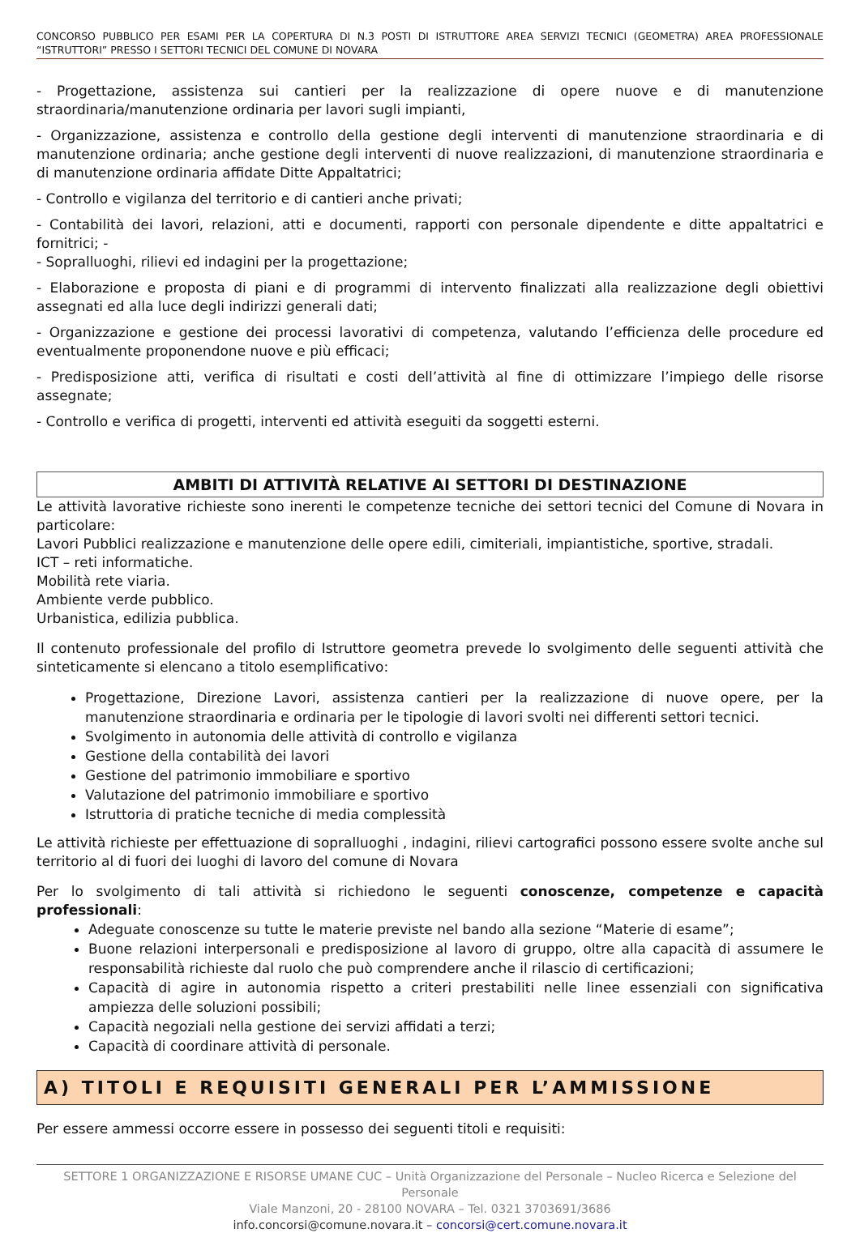CONCORSO PUBBLICO PER ESAMI PER LA COPERTURA DI N.3 POSTI DI ISTRUTTORE AREA SERVIZI TECNICI (GEOMETRA) AREA PROFESSIONALE “ISTRUTTORI” PRESSO I SETTORI TECNICI DEL COMUNE DI NOVARA
- Progettazione, assistenza sui cantieri per la realizzazione di opere nuove e di manutenzione straordinaria/manutenzione ordinaria per lavori sugli impianti,
- Organizzazione, assistenza e controllo della gestione degli interventi di manutenzione straordinaria e di manutenzione ordinaria; anche gestione degli interventi di nuove realizzazioni, di manutenzione straordinaria e di manutenzione ordinaria affidate Ditte Appaltatrici;
- Controllo e vigilanza del territorio e di cantieri anche privati;
- Contabilità dei lavori, relazioni, atti e documenti, rapporti con personale dipendente e ditte appaltatrici e fornitrici; -
- Sopralluoghi, rilievi ed indagini per la progettazione;
- Elaborazione e proposta di piani e di programmi di intervento finalizzati alla realizzazione degli obiettivi assegnati ed alla luce degli indirizzi generali dati;
- Organizzazione e gestione dei processi lavorativi di competenza, valutando l’efficienza delle procedure ed eventualmente proponendone nuove e più efficaci;
- Predisposizione atti, verifica di risultati e costi dell’attività al fine di ottimizzare l’impiego delle risorse assegnate;
- Controllo e verifica di progetti, interventi ed attività eseguiti da soggetti esterni.
AMBITI DI ATTIVITÀ RELATIVE AI SETTORI DI DESTINAZIONE
Le attività lavorative richieste sono inerenti le competenze tecniche dei settori tecnici del Comune di Novara in particolare:
Lavori Pubblici realizzazione e manutenzione delle opere edili, cimiteriali, impiantistiche, sportive, stradali.
ICT – reti informatiche.
Mobilità rete viaria.
Ambiente verde pubblico.
Urbanistica, edilizia pubblica.
Il contenuto professionale del profilo di Istruttore geometra prevede lo svolgimento delle seguenti attività che sinteticamente si elencano a titolo esemplificativo:
Progettazione, Direzione Lavori, assistenza cantieri per la realizzazione di nuove opere, per la manutenzione straordinaria e ordinaria per le tipologie di lavori svolti nei differenti settori tecnici.
Svolgimento in autonomia delle attività di controllo e vigilanza
Gestione della contabilità dei lavori
Gestione del patrimonio immobiliare e sportivo
Valutazione del patrimonio immobiliare e sportivo
Istruttoria di pratiche tecniche di media complessità
Le attività richieste per effettuazione di sopralluoghi , indagini, rilievi cartografici possono essere svolte anche sul territorio al di fuori dei luoghi di lavoro del comune di Novara
Per lo svolgimento di tali attività si richiedono le seguenti conoscenze, competenze e capacità professionali:
Adeguate conoscenze su tutte le materie previste nel bando alla sezione “Materie di esame”;
Buone relazioni interpersonali e predisposizione al lavoro di gruppo, oltre alla capacità di assumere le responsabilità richieste dal ruolo che può comprendere anche il rilascio di certificazioni;
Capacità di agire in autonomia rispetto a criteri prestabiliti nelle linee essenziali con significativa ampiezza delle soluzioni possibili;
Capacità negoziali nella gestione dei servizi affidati a terzi;
Capacità di coordinare attività di personale.
A) TITOLI E REQUISITI GENERALI PER L’AMMISSIONE
Per essere ammessi occorre essere in possesso dei seguenti titoli e requisiti:
SETTORE 1 ORGANIZZAZIONE E RISORSE UMANE CUC – Unità Organizzazione del Personale – Nucleo Ricerca e Selezione del Personale
Viale Manzoni, 20 - 28100 NOVARA – Tel. 0321 3703691/3686
info.concorsi@comune.novara.it – concorsi@cert.comune.novara.it